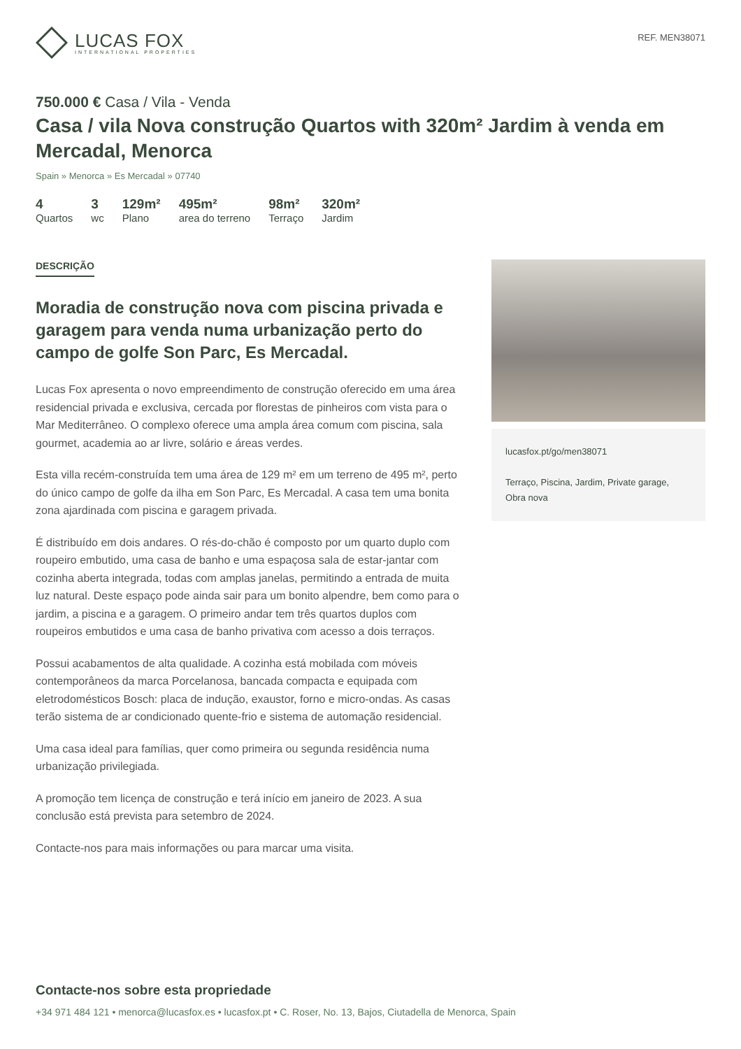LUCAS FOX
INTERNATIONAL PROPERTIES
REF. MEN38071
750.000 € Casa / Vila - Venda
Casa / vila Nova construção Quartos with 320m² Jardim à venda em Mercadal, Menorca
Spain » Menorca » Es Mercadal » 07740
4
Quartos
3
wc
129m²
Plano
495m²
area do terreno
98m²
Terraço
320m²
Jardim
DESCRIÇÃO
Moradia de construção nova com piscina privada e garagem para venda numa urbanização perto do campo de golfe Son Parc, Es Mercadal.
Lucas Fox apresenta o novo empreendimento de construção oferecido em uma área residencial privada e exclusiva, cercada por florestas de pinheiros com vista para o Mar Mediterrâneo. O complexo oferece uma ampla área comum com piscina, sala gourmet, academia ao ar livre, solário e áreas verdes.
Esta villa recém-construída tem uma área de 129 m² em um terreno de 495 m², perto do único campo de golfe da ilha em Son Parc, Es Mercadal. A casa tem uma bonita zona ajardinada com piscina e garagem privada.
É distribuído em dois andares. O rés-do-chão é composto por um quarto duplo com roupeiro embutido, uma casa de banho e uma espaçosa sala de estar-jantar com cozinha aberta integrada, todas com amplas janelas, permitindo a entrada de muita luz natural. Deste espaço pode ainda sair para um bonito alpendre, bem como para o jardim, a piscina e a garagem. O primeiro andar tem três quartos duplos com roupeiros embutidos e uma casa de banho privativa com acesso a dois terraços.
Possui acabamentos de alta qualidade. A cozinha está mobilada com móveis contemporâneos da marca Porcelanosa, bancada compacta e equipada com eletrodomésticos Bosch: placa de indução, exaustor, forno e micro-ondas. As casas terão sistema de ar condicionado quente-frio e sistema de automação residencial.
Uma casa ideal para famílias, quer como primeira ou segunda residência numa urbanização privilegiada.
A promoção tem licença de construção e terá início em janeiro de 2023. A sua conclusão está prevista para setembro de 2024.
Contacte-nos para mais informações ou para marcar uma visita.
lucasfox.pt/go/men38071
Terraço, Piscina, Jardim, Private garage, Obra nova
Contacte-nos sobre esta propriedade
+34 971 484 121 • menorca@lucasfox.es • lucasfox.pt • C. Roser, No. 13, Bajos, Ciutadella de Menorca, Spain